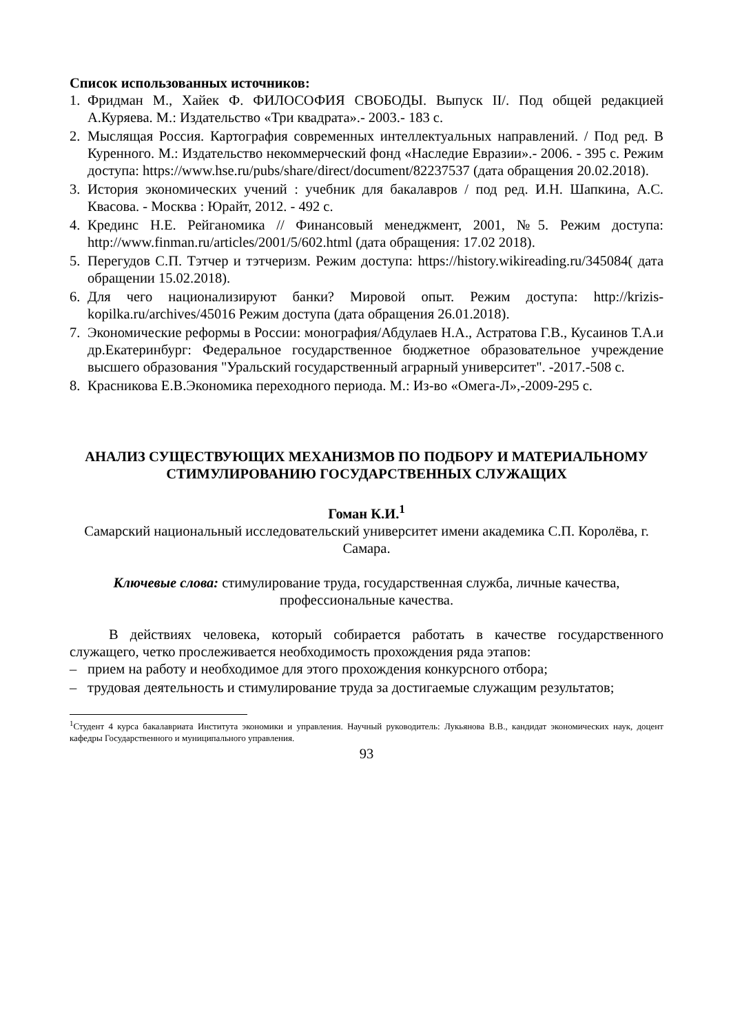Список использованных источников:
1. Фридман М., Хайек Ф. ФИЛОСОФИЯ СВОБОДЫ. Выпуск II/. Под общей редакцией А.Куряева. М.: Издательство «Три квадрата».- 2003.- 183 с.
2. Мыслящая Россия. Картография современных интеллектуальных направлений. / Под ред. В Куренного. М.: Издательство некоммерческий фонд «Наследие Евразии».- 2006. - 395 с. Режим доступа: https://www.hse.ru/pubs/share/direct/document/82237537 (дата обращения 20.02.2018).
3. История экономических учений : учебник для бакалавров / под ред. И.Н. Шапкина, А.С. Квасова. - Москва : Юрайт, 2012. - 492 с.
4. Крединс Н.Е. Рейганомика // Финансовый менеджмент, 2001, №5. Режим доступа: http://www.finman.ru/articles/2001/5/602.html (дата обращения: 17.02 2018).
5. Перегудов С.П. Тэтчер и тэтчеризм. Режим доступа: https://history.wikireading.ru/345084( дата обращении 15.02.2018).
6. Для чего национализируют банки? Мировой опыт. Режим доступа: http://krizis-kopilka.ru/archives/45016 Режим доступа (дата обращения 26.01.2018).
7. Экономические реформы в России: монография/Абдулаев Н.А., Астратова Г.В., Кусаинов Т.А.и др.Екатеринбург: Федеральное государственное бюджетное образовательное учреждение высшего образования "Уральский государственный аграрный университет". -2017.-508 с.
8. Красникова Е.В.Экономика переходного периода. М.: Из-во «Омега-Л»,-2009-295 с.
АНАЛИЗ СУЩЕСТВУЮЩИХ МЕХАНИЗМОВ ПО ПОДБОРУ И МАТЕРИАЛЬНОМУ СТИМУЛИРОВАНИЮ ГОСУДАРСТВЕННЫХ СЛУЖАЩИХ
Гоман К.И.<sup>1</sup>
Самарский национальный исследовательский университет имени академика С.П. Королёва, г. Самара.
Ключевые слова: стимулирование труда, государственная служба, личные качества, профессиональные качества.
В действиях человека, который собирается работать в качестве государственного служащего, четко прослеживается необходимость прохождения ряда этапов:
– прием на работу и необходимое для этого прохождения конкурсного отбора;
– трудовая деятельность и стимулирование труда за достигаемые служащим результатов;
<sup>1</sup> Студент 4 курса бакалавриата Института экономики и управления. Научный руководитель: Лукьянова В.В., кандидат экономических наук, доцент кафедры Государственного и муниципального управления.
93